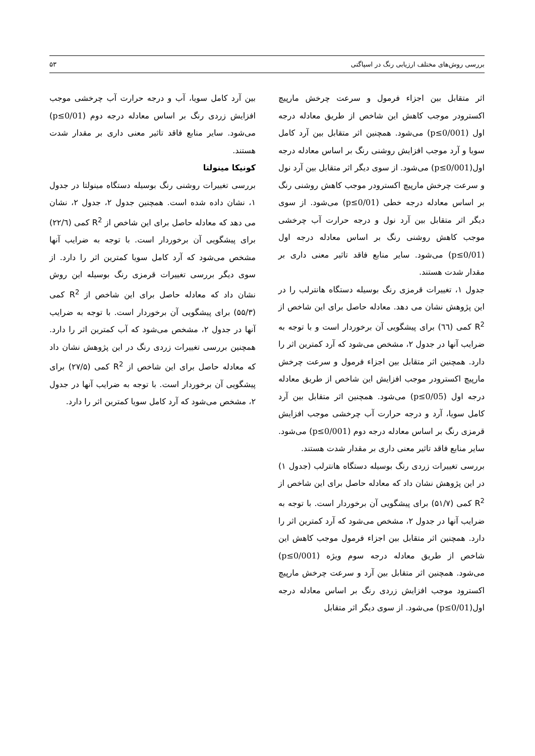بررسی روش‌های مختلف ارزیابی رنگ در اسپاگتی ۵۳
اثر متقابل بین اجزاء فرمول و سرعت چرخش مارپیچ اکسترودر موجب کاهش این شاخص از طریق معادله درجه اول (p≤0/001) می‌شود. همچنین اثر متقابل بین آرد کامل سویا و آرد موجب افزایش روشنی رنگ بر اساس معادله درجه اول(p≤0/001) می‌شود. از سوی دیگر اثر متقابل بین آرد نول و سرعت چرخش مارپیچ اکسترودر موجب کاهش روشنی رنگ بر اساس معادله درجه خطی (p≤0/01) می‌شود. از سوی دیگر اثر متقابل بین آرد نول و درجه حرارت آب چرخشی موجب کاهش روشنی رنگ بر اساس معادله درجه اول (p≤0/01) می‌شود. سایر منابع فاقد تاثیر معنی داری بر مقدار شدت هستند.
جدول ۱، تغییرات قرمزی رنگ بوسیله دستگاه هانترلب را در این پژوهش نشان می دهد. معادله حاصل برای این شاخص از R<sup>2</sup> کمی (٦٦) برای پیشگویی آن برخوردار است و با توجه به ضرایب آنها در جدول ۲، مشخص می‌شود که آرد کمترین اثر را دارد. همچنین اثر متقابل بین اجزاء فرمول و سرعت چرخش مارپیچ اکسترودر موجب افزایش این شاخص از طریق معادله درجه اول (p≤0/05) می‌شود. همچنین اثر متقابل بین آرد کامل سویا، آرد و درجه حرارت آب چرخشی موجب افزایش قرمزی رنگ بر اساس معادله درجه دوم (p≤0/001) می‌شود. سایر منابع فاقد تاثیر معنی داری بر مقدار شدت هستند.
بررسی تغییرات زردی رنگ بوسیله دستگاه هانترلب (جدول ۱) در این پژوهش نشان داد که معادله حاصل برای این شاخص از R<sup>2</sup> کمی (۵۱/۷) برای پیشگویی آن برخوردار است. با توجه به ضرایب آنها در جدول ۲، مشخص می‌شود که آرد کمترین اثر را دارد. همچنین اثر متقابل بین اجزاء فرمول موجب کاهش این شاخص از طریق معادله درجه سوم ویژه (p≤0/001) می‌شود. همچنین اثر متقابل بین آرد و سرعت چرخش مارپیچ اکسترود موجب افزایش زردی رنگ بر اساس معادله درجه اول(p≤0/01) می‌شود. از سوی دیگر اثر متقابل
بین آرد کامل سویا، آب و درجه حرارت آب چرخشی موجب افزایش زردی رنگ بر اساس معادله درجه دوم (p≤0/01) می‌شود. سایر منابع فاقد تاثیر معنی داری بر مقدار شدت هستند.
کونیکا مینولتا
بررسی تغییرات روشنی رنگ بوسیله دستگاه مینولتا در جدول ۱، نشان داده شده است. همچنین جدول ۲، جدول ۲، نشان می دهد که معادله حاصل برای این شاخص از R<sup>2</sup> کمی (۲۲/٦) برای پیشگویی آن برخوردار است. با توجه به ضرایب آنها مشخص می‌شود که آرد کامل سویا کمترین اثر را دارد. از سوی دیگر بررسی تغییرات قرمزی رنگ بوسیله این روش نشان داد که معادله حاصل برای این شاخص از R<sup>2</sup> کمی (۵۵/۳) برای پیشگویی آن برخوردار است. با توجه به ضرایب آنها در جدول ۲، مشخص می‌شود که آب کمترین اثر را دارد. همچنین بررسی تغییرات زردی رنگ در این پژوهش نشان داد که معادله حاصل برای این شاخص از R<sup>2</sup> کمی (۲۷/۵) برای پیشگویی آن برخوردار است. با توجه به ضرایب آنها در جدول ۲، مشخص می‌شود که آرد کامل سویا کمترین اثر را دارد.